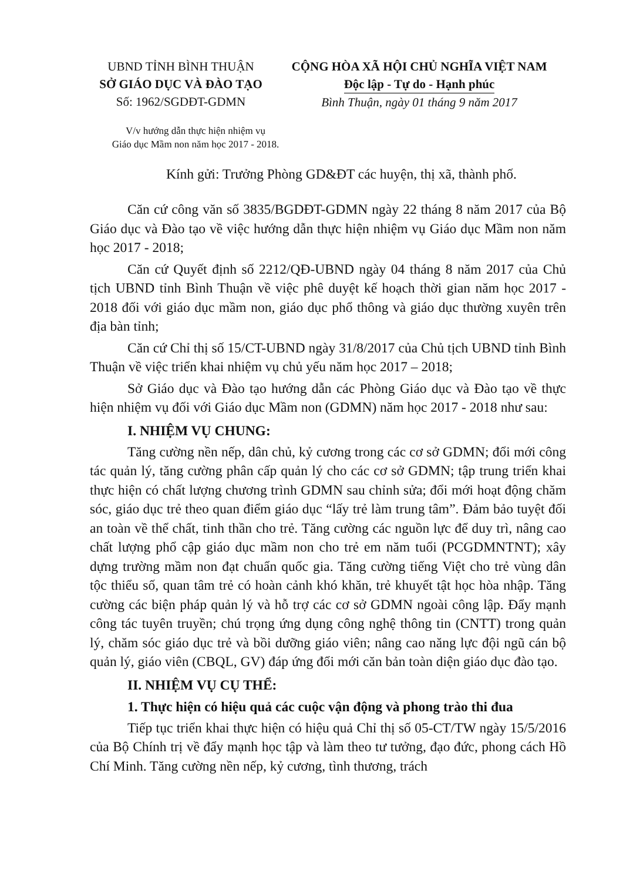UBND TỈNH BÌNH THUẬN
SỞ GIÁO DỤC VÀ ĐÀO TẠO
Số: 1962/SGDĐT-GDMN
CỘNG HÒA XÃ HỘI CHỦ NGHĨA VIỆT NAM
Độc lập - Tự do - Hạnh phúc
Bình Thuận, ngày 01 tháng 9 năm 2017
V/v hướng dẫn thực hiện nhiệm vụ
Giáo dục Mầm non năm học 2017 - 2018.
Kính gửi: Trưởng Phòng GD&ĐT các huyện, thị xã, thành phố.
Căn cứ công văn số 3835/BGDĐT-GDMN ngày 22 tháng 8 năm 2017 của Bộ Giáo dục và Đào tạo về việc hướng dẫn thực hiện nhiệm vụ Giáo dục Mầm non năm học 2017 - 2018;
Căn cứ Quyết định số 2212/QĐ-UBND ngày 04 tháng 8 năm 2017 của Chủ tịch UBND tỉnh Bình Thuận về việc phê duyệt kế hoạch thời gian năm học 2017 - 2018 đối với giáo dục mầm non, giáo dục phổ thông và giáo dục thường xuyên trên địa bàn tỉnh;
Căn cứ Chỉ thị số 15/CT-UBND ngày 31/8/2017 của Chủ tịch UBND tỉnh Bình Thuận về việc triển khai nhiệm vụ chủ yếu năm học 2017 – 2018;
Sở Giáo dục và Đào tạo hướng dẫn các Phòng Giáo dục và Đào tạo về thực hiện nhiệm vụ đối với Giáo dục Mầm non (GDMN) năm học 2017 - 2018 như sau:
I. NHIỆM VỤ CHUNG:
Tăng cường nền nếp, dân chủ, kỷ cương trong các cơ sở GDMN; đổi mới công tác quản lý, tăng cường phân cấp quản lý cho các cơ sở GDMN; tập trung triển khai thực hiện có chất lượng chương trình GDMN sau chỉnh sửa; đổi mới hoạt động chăm sóc, giáo dục trẻ theo quan điểm giáo dục “lấy trẻ làm trung tâm”. Đảm bảo tuyệt đối an toàn về thể chất, tinh thần cho trẻ. Tăng cường các nguồn lực để duy trì, nâng cao chất lượng phổ cập giáo dục mầm non cho trẻ em năm tuổi (PCGDMNTNT); xây dựng trường mầm non đạt chuẩn quốc gia. Tăng cường tiếng Việt cho trẻ vùng dân tộc thiểu số, quan tâm trẻ có hoàn cảnh khó khăn, trẻ khuyết tật học hòa nhập. Tăng cường các biện pháp quản lý và hỗ trợ các cơ sở GDMN ngoài công lập. Đẩy mạnh công tác tuyên truyền; chú trọng ứng dụng công nghệ thông tin (CNTT) trong quản lý, chăm sóc giáo dục trẻ và bồi dưỡng giáo viên; nâng cao năng lực đội ngũ cán bộ quản lý, giáo viên (CBQL, GV) đáp ứng đổi mới căn bản toàn diện giáo dục đào tạo.
II. NHIỆM VỤ CỤ THỂ:
1. Thực hiện có hiệu quả các cuộc vận động và phong trào thi đua
Tiếp tục triển khai thực hiện có hiệu quả Chỉ thị số 05-CT/TW ngày 15/5/2016 của Bộ Chính trị về đẩy mạnh học tập và làm theo tư tưởng, đạo đức, phong cách Hồ Chí Minh. Tăng cường nền nếp, kỷ cương, tình thương, trách